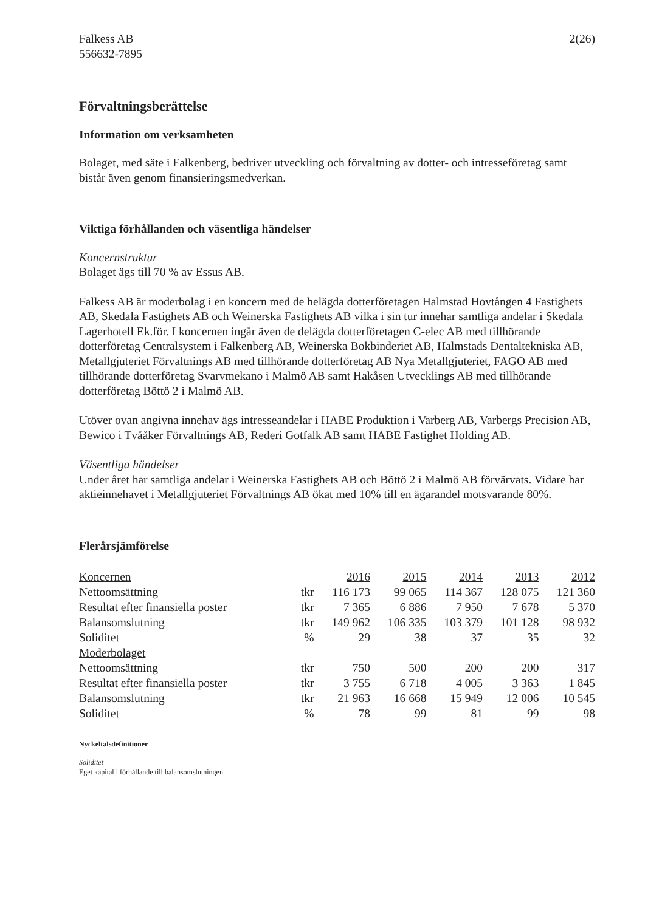Falkess AB
556632-7895
2(26)
Förvaltningsberättelse
Information om verksamheten
Bolaget, med säte i Falkenberg, bedriver utveckling och förvaltning av dotter- och intresseföretag samt bistår även genom finansieringsmedverkan.
Viktiga förhållanden och väsentliga händelser
Koncernstruktur
Bolaget ägs till 70 % av Essus AB.
Falkess AB är moderbolag i en koncern med de helägda dotterföretagen Halmstad Hovtången 4 Fastighets AB, Skedala Fastighets AB och Weinerska Fastighets AB vilka i sin tur innehar samtliga andelar i Skedala Lagerhotell Ek.för. I koncernen ingår även de delägda dotterföretagen C-elec AB med tillhörande dotterföretag Centralsystem i Falkenberg AB, Weinerska Bokbinderiet AB, Halmstads Dentaltekniska AB, Metallgjuteriet Förvaltnings AB med tillhörande dotterföretag AB Nya Metallgjuteriet, FAGO AB med tillhörande dotterföretag Svarvmekano i Malmö AB samt Hakåsen Utvecklings AB med tillhörande dotterföretag Böttö 2 i Malmö AB.
Utöver ovan angivna innehav ägs intresseandelar i HABE Produktion i Varberg AB, Varbergs Precision AB, Bewico i Tvååker Förvaltnings AB, Rederi Gotfalk AB samt HABE Fastighet Holding AB.
Väsentliga händelser
Under året har samtliga andelar i Weinerska Fastighets AB och Böttö 2 i Malmö AB förvärvats. Vidare har aktieinnehavet i Metallgjuteriet Förvaltnings AB ökat med 10% till en ägarandel motsvarande 80%.
Flerårsjämförelse
| Koncernen | | 2016 | 2015 | 2014 | 2013 | 2012 |
| --- | --- | --- | --- | --- | --- | --- |
| Nettoomsättning | tkr | 116 173 | 99 065 | 114 367 | 128 075 | 121 360 |
| Resultat efter finansiella poster | tkr | 7 365 | 6 886 | 7 950 | 7 678 | 5 370 |
| Balansomslutning | tkr | 149 962 | 106 335 | 103 379 | 101 128 | 98 932 |
| Soliditet | % | 29 | 38 | 37 | 35 | 32 |
| Moderbolaget | | | | | | |
| Nettoomsättning | tkr | 750 | 500 | 200 | 200 | 317 |
| Resultat efter finansiella poster | tkr | 3 755 | 6 718 | 4 005 | 3 363 | 1 845 |
| Balansomslutning | tkr | 21 963 | 16 668 | 15 949 | 12 006 | 10 545 |
| Soliditet | % | 78 | 99 | 81 | 99 | 98 |
Nyckeltalsdefinitioner
Soliditet
Eget kapital i förhållande till balansomslutningen.